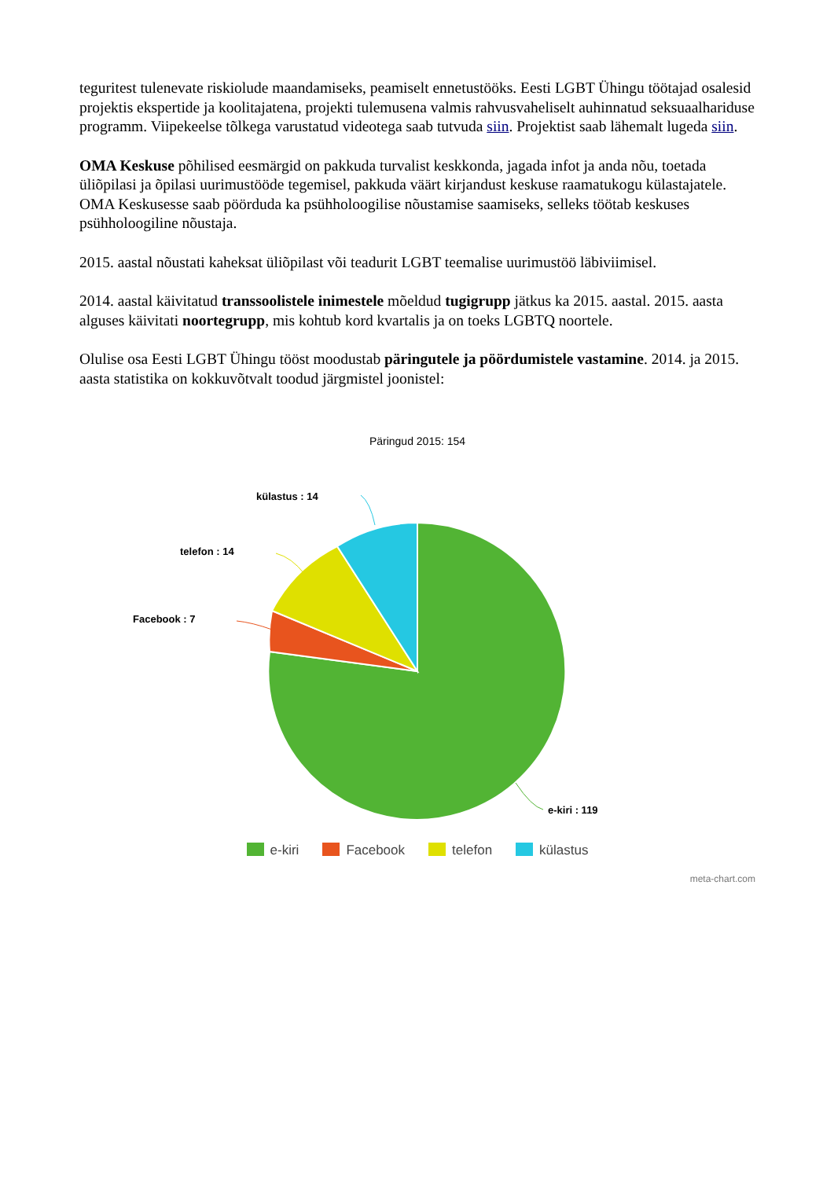teguritest tulenevate riskiolude maandamiseks, peamiselt ennetustööks. Eesti LGBT Ühingu töötajad osalesid projektis ekspertide ja koolitajatena, projekti tulemusena valmis rahvusvaheliselt auhinnatud seksuaalhariduse programm. Viipekeelse tõlkega varustatud videotega saab tutvuda siin. Projektist saab lähemalt lugeda siin.
OMA Keskuse põhilised eesmärgid on pakkuda turvalist keskkonda, jagada infot ja anda nõu, toetada üliõpilasi ja õpilasi uurimustööde tegemisel, pakkuda väärt kirjandust keskuse raamatukogu külastajatele. OMA Keskusesse saab pöörduda ka psühholoogilise nõustamise saamiseks, selleks töötab keskuses psühholoogiline nõustaja.
2015. aastal nõustati kaheksat üliõpilast või teadurit LGBT teemalise uurimustöö läbiviimisel.
2014. aastal käivitatud transsoolistele inimestele mõeldud tugigrupp jätkus ka 2015. aastal. 2015. aasta alguses käivitati noortegrupp, mis kohtub kord kvartalis ja on toeks LGBTQ noortele.
Olulise osa Eesti LGBT Ühingu tööst moodustab päringutele ja pöördumistele vastamine. 2014. ja 2015. aasta statistika on kokkuvõtvalt toodud järgmistel joonistel:
Päringud 2015: 154
külastus : 14
telefon : 14
Facebook : 7
e-kiri : 119
e-kiri Facebook telefon külastus
meta-chart.com